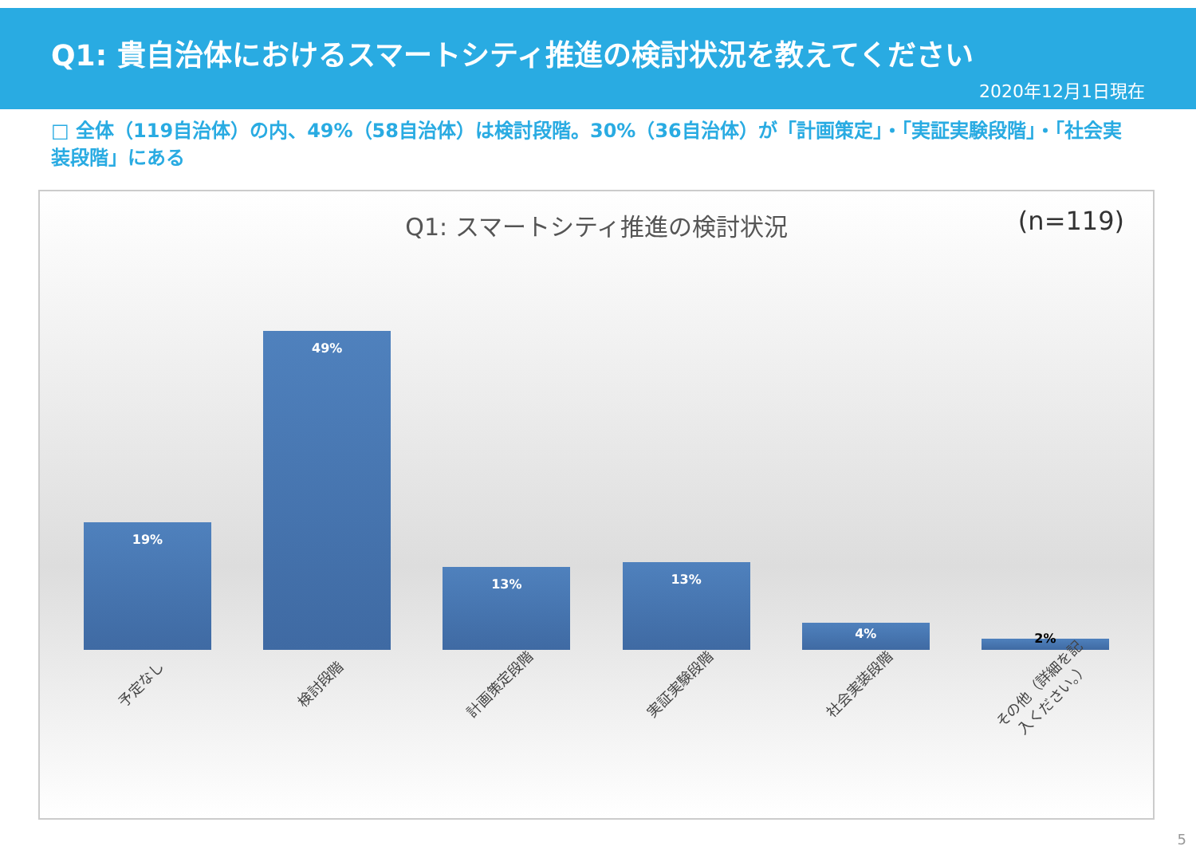Q1: 貴自治体におけるスマートシティ推進の検討状況を教えてください
2020年12月1日現在
□ 全体（119自治体）の内、49%（58自治体）は検討段階。30%（36自治体）が「計画策定」・「実証実験段階」・「社会実装段階」にある
Q1: スマートシティ推進の検討状況
(n=119)
19%
49%
13%
13%
4%
2%
予定なし
検討段階
計画策定段階
実証実験段階
社会実装段階
その他（詳細を記入ください。）
5